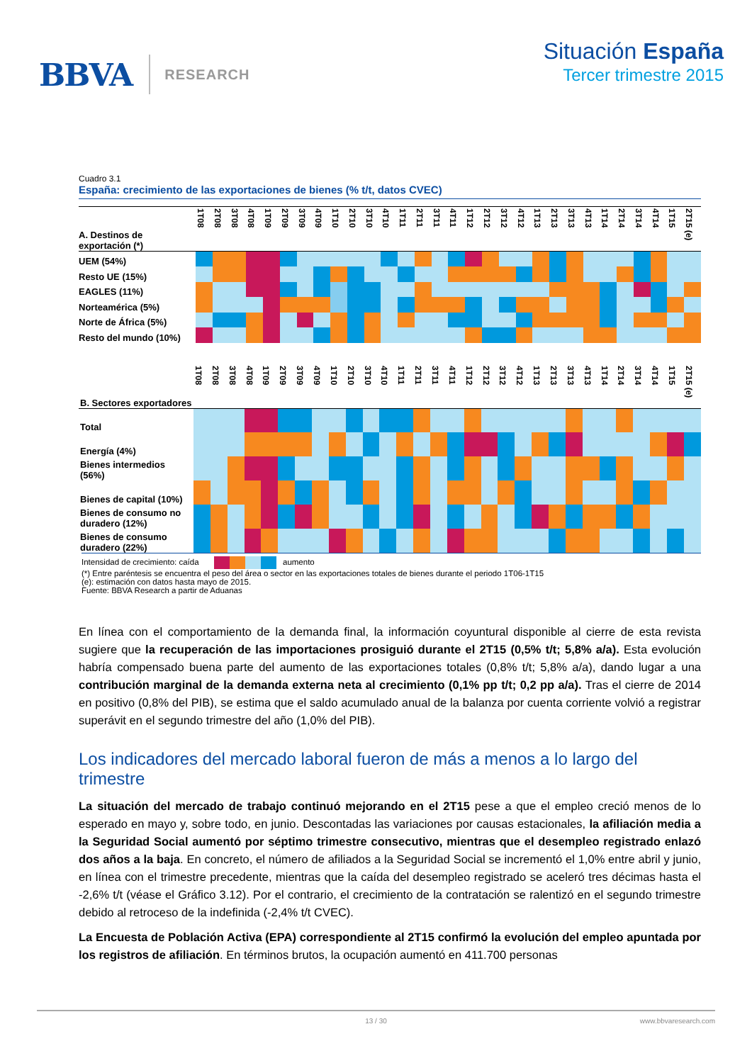BBVA RESEARCH
Situación España
Tercer trimestre 2015
Cuadro 3.1
España: crecimiento de las exportaciones de bienes (% t/t, datos CVEC)
| A. Destinos de exportación (*) | 1T08 | 2T08 | 3T08 | 4T08 | 1T09 | 2T09 | 3T09 | 4T09 | 1T10 | 2T10 | 3T10 | 4T10 | 1T11 | 2T11 | 3T11 | 4T11 | 1T12 | 2T12 | 3T12 | 4T12 | 1T13 | 2T13 | 3T13 | 4T13 | 1T14 | 2T14 | 3T14 | 4T14 | 1T15 | 2T15 (e) |
| --- | --- | --- | --- | --- | --- | --- | --- | --- | --- | --- | --- | --- | --- | --- | --- | --- | --- | --- | --- | --- | --- | --- | --- | --- | --- | --- | --- | --- | --- | --- |
| UEM (54%) | | | | | | | | | | | | | | | | | | | | | | | | | | | | | | |
| Resto UE (15%) | | | | | | | | | | | | | | | | | | | | | | | | | | | | | | |
| EAGLES (11%) | | | | | | | | | | | | | | | | | | | | | | | | | | | | | | |
| Norteamérica (5%) | | | | | | | | | | | | | | | | | | | | | | | | | | | | | | |
| Norte de África (5%) | | | | | | | | | | | | | | | | | | | | | | | | | | | | | | |
| Resto del mundo (10%) | | | | | | | | | | | | | | | | | | | | | | | | | | | | | | |
| B. Sectores exportadores | 1T08 | 2T08 | 3T08 | 4T08 | 1T09 | 2T09 | 3T09 | 4T09 | 1T10 | 2T10 | 3T10 | 4T10 | 1T11 | 2T11 | 3T11 | 4T11 | 1T12 | 2T12 | 3T12 | 4T12 | 1T13 | 2T13 | 3T13 | 4T13 | 1T14 | 2T14 | 3T14 | 4T14 | 1T15 | 2T15 (e) |
| --- | --- | --- | --- | --- | --- | --- | --- | --- | --- | --- | --- | --- | --- | --- | --- | --- | --- | --- | --- | --- | --- | --- | --- | --- | --- | --- | --- | --- | --- | --- |
| Total | | | | | | | | | | | | | | | | | | | | | | | | | | | | | | |
| Energía (4%) | | | | | | | | | | | | | | | | | | | | | | | | | | | | | | |
| Bienes intermedios (56%) | | | | | | | | | | | | | | | | | | | | | | | | | | | | | | |
| Bienes de capital (10%) | | | | | | | | | | | | | | | | | | | | | | | | | | | | | | |
| Bienes de consumo no duradero (12%) | | | | | | | | | | | | | | | | | | | | | | | | | | | | | | |
| Bienes de consumo duradero (22%) | | | | | | | | | | | | | | | | | | | | | | | | | | | | | | |
Intensidad de crecimiento: caída aumento
(*) Entre paréntesis se encuentra el peso del área o sector en las exportaciones totales de bienes durante el periodo 1T06-1T15
(e): estimación con datos hasta mayo de 2015.
Fuente: BBVA Research a partir de Aduanas
En línea con el comportamiento de la demanda final, la información coyuntural disponible al cierre de esta revista sugiere que la recuperación de las importaciones prosiguió durante el 2T15 (0,5% t/t; 5,8% a/a). Esta evolución habría compensado buena parte del aumento de las exportaciones totales (0,8% t/t; 5,8% a/a), dando lugar a una contribución marginal de la demanda externa neta al crecimiento (0,1% pp t/t; 0,2 pp a/a). Tras el cierre de 2014 en positivo (0,8% del PIB), se estima que el saldo acumulado anual de la balanza por cuenta corriente volvió a registrar superávit en el segundo trimestre del año (1,0% del PIB).
Los indicadores del mercado laboral fueron de más a menos a lo largo del trimestre
La situación del mercado de trabajo continuó mejorando en el 2T15 pese a que el empleo creció menos de lo esperado en mayo y, sobre todo, en junio. Descontadas las variaciones por causas estacionales, la afiliación media a la Seguridad Social aumentó por séptimo trimestre consecutivo, mientras que el desempleo registrado enlazó dos años a la baja. En concreto, el número de afiliados a la Seguridad Social se incrementó el 1,0% entre abril y junio, en línea con el trimestre precedente, mientras que la caída del desempleo registrado se aceleró tres décimas hasta el -2,6% t/t (véase el Gráfico 3.12). Por el contrario, el crecimiento de la contratación se ralentizó en el segundo trimestre debido al retroceso de la indefinida (-2,4% t/t CVEC).
La Encuesta de Población Activa (EPA) correspondiente al 2T15 confirmó la evolución del empleo apuntada por los registros de afiliación. En términos brutos, la ocupación aumentó en 411.700 personas
13 / 30 www.bbvaresearch.com